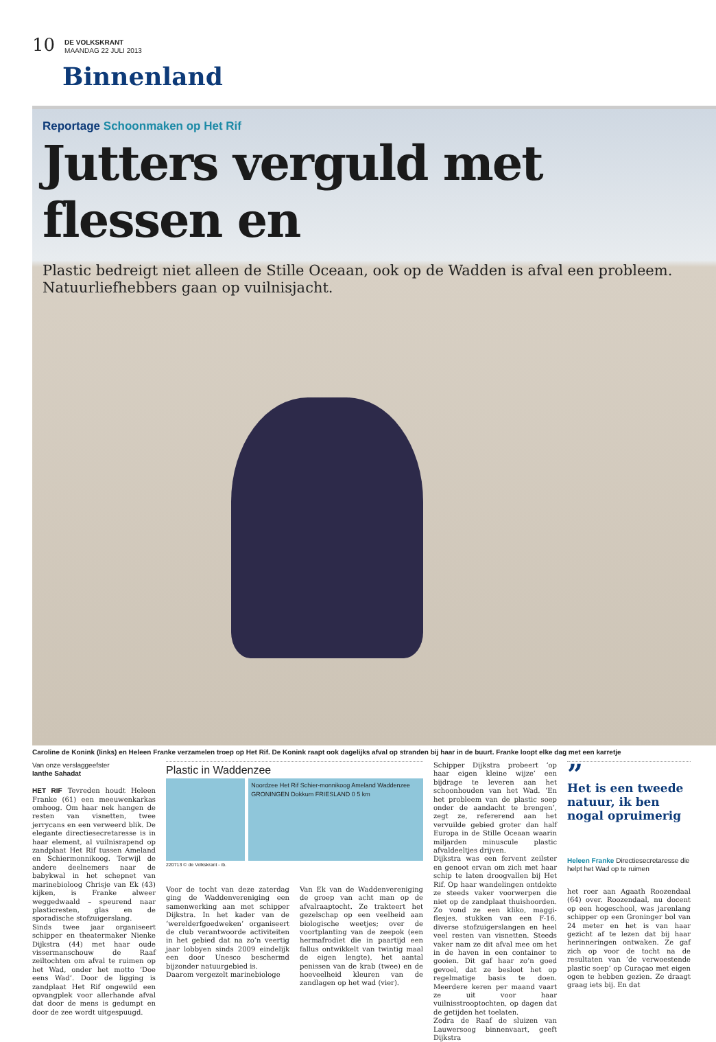10
DE VOLKSKRANT
MAANDAG 22 JULI 2013
Binnenland
Reportage Schoonmaken op Het Rif
Jutters verguld met flessen en
Plastic bedreigt niet alleen de Stille Oceaan, ook op de Wadden is afval een probleem.
Natuurliefhebbers gaan op vuilnisjacht.
Caroline de Konink (links) en Heleen Franke verzamelen troep op Het Rif. De Konink raapt ook dagelijks afval op stranden bij haar in de buurt. Franke loopt elke dag met een karretje
Van onze verslaggeefster
Ianthe Sahadat
HET RIF Tevreden houdt Heleen Franke (61) een meeuwenkarkas omhoog. Om haar nek hangen de resten van visnetten, twee jerrycans en een verweerd blik. De elegante directiesecretaresse is in haar element, al vuilnisrapend op zandplaat Het Rif tussen Ameland en Schiermonnikoog. Terwijl de andere deelnemers naar de babykwal in het schepnet van marinebioloog Chrisje van Ek (43) kijken, is Franke alweer weggedwaald – speurend naar plasticresten, glas en de sporadische stofzuigerslang.
Sinds twee jaar organiseert schipper en theatermaker Nienke Dijkstra (44) met haar oude vissermanschouw de Raaf zeiltochten om afval te ruimen op het Wad, onder het motto ‘Doe eens Wad’. Door de ligging is zandplaat Het Rif ongewild een opvangplek voor allerhande afval dat door de mens is gedumpt en door de zee wordt uitgespuugd.
Plastic in Waddenzee
Noordzee Het Rif Schier-monnikoog Ameland Waddenzee GRONINGEN Dokkum FRIESLAND 0 5 km
220713 © de Volkskrant - ib.
Voor de tocht van deze zaterdag ging de Waddenvereniging een samenwerking aan met schipper Dijkstra. In het kader van de ‘werelderfgoedweken’ organiseert de club verantwoorde activiteiten in het gebied dat na zo’n veertig jaar lobbyen sinds 2009 eindelijk een door Unesco beschermd bijzonder natuurgebied is.
Daarom vergezelt marinebiologe
Van Ek van de Waddenvereniging de groep van acht man op de afvalraaptocht. Ze trakteert het gezelschap op een veelheid aan biologische weetjes; over de voortplanting van de zeepok (een hermafrodiet die in paartijd een fallus ontwikkelt van twintig maal de eigen lengte), het aantal penissen van de krab (twee) en de hoeveelheid kleuren van de zandlagen op het wad (vier).
Schipper Dijkstra probeert ‘op haar eigen kleine wijze’ een bijdrage te leveren aan het schoonhouden van het Wad. ‘En het probleem van de plastic soep onder de aandacht te brengen’, zegt ze, refererend aan het vervuilde gebied groter dan half Europa in de Stille Oceaan waarin miljarden minuscule plastic afvaldeeltjes drijven.
Dijkstra was een fervent zeilster en genoot ervan om zich met haar schip te laten droogvallen bij Het Rif. Op haar wandelingen ontdekte ze steeds vaker voorwerpen die niet op de zandplaat thuishoorden. Zo vond ze een kliko, maggi-flesjes, stukken van een F-16, diverse stofzuigerslangen en heel veel resten van visnetten. Steeds vaker nam ze dit afval mee om het in de haven in een container te gooien. Dit gaf haar zo’n goed gevoel, dat ze besloot het op regelmatige basis te doen. Meerdere keren per maand vaart ze uit voor haar vuilnisstrooptochten, op dagen dat de getijden het toelaten.
Zodra de Raaf de sluizen van Lauwersoog binnenvaart, geeft Dijkstra
”
Het is een tweede natuur, ik ben nogal opruimerig
Heleen Franke Directiesecretaresse die helpt het Wad op te ruimen
het roer aan Agaath Roozendaal (64) over. Roozendaal, nu docent op een hogeschool, was jarenlang schipper op een Groninger bol van 24 meter en het is van haar gezicht af te lezen dat bij haar herinneringen ontwaken. Ze gaf zich op voor de tocht na de resultaten van ‘de verwoestende plastic soep’ op Curaçao met eigen ogen te hebben gezien. Ze draagt graag iets bij. En dat